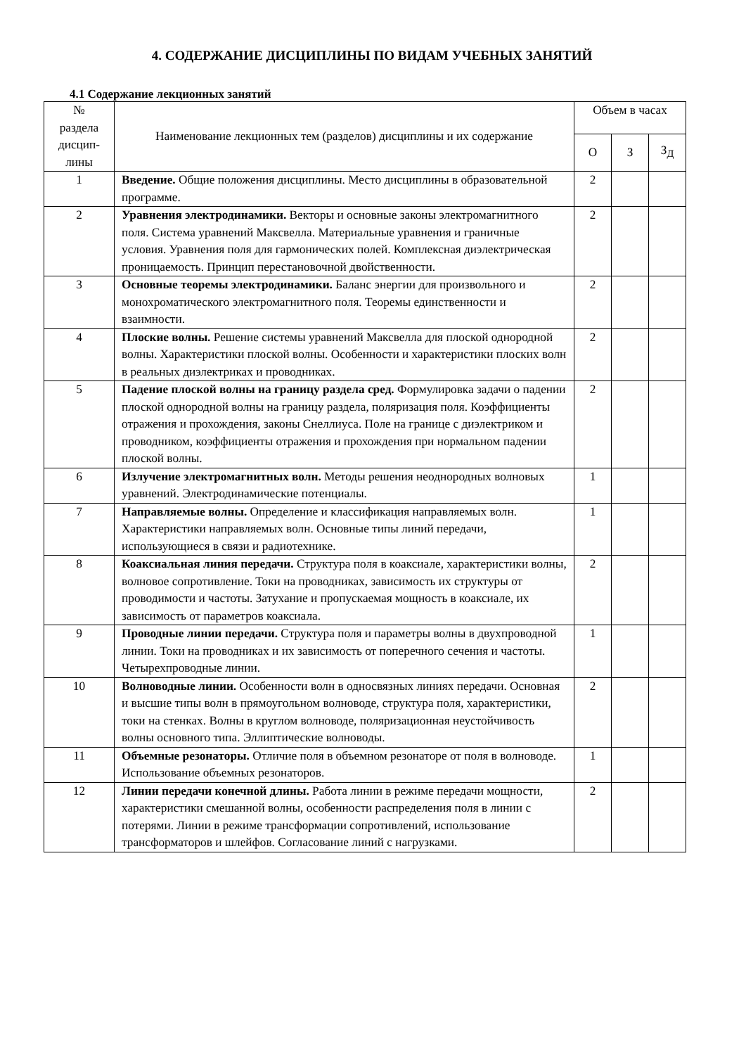4. СОДЕРЖАНИЕ ДИСЦИПЛИНЫ ПО ВИДАМ УЧЕБНЫХ ЗАНЯТИЙ
4.1 Содержание лекционных занятий
| № раздела дисцип- лины | Наименование лекционных тем (разделов) дисциплины и их содержание | Объем в часах | | |
| --- | --- | --- | --- | --- |
| | | О | З | З<sub>Д</sub> |
| 1 | Введение. Общие положения дисциплины. Место дисциплины в образовательной программе. | 2 | | |
| 2 | Уравнения электродинамики. Векторы и основные законы электромагнитного поля. Система уравнений Максвелла. Материальные уравнения и граничные условия. Уравнения поля для гармонических полей. Комплексная диэлектрическая проницаемость. Принцип перестановочной двойственности. | 2 | | |
| 3 | Основные теоремы электродинамики. Баланс энергии для произвольного и монохроматического электромагнитного поля. Теоремы единственности и взаимности. | 2 | | |
| 4 | Плоские волны. Решение системы уравнений Максвелла для плоской однородной волны. Характеристики плоской волны. Особенности и характеристики плоских волн в реальных диэлектриках и проводниках. | 2 | | |
| 5 | Падение плоской волны на границу раздела сред. Формулировка задачи о падении плоской однородной волны на границу раздела, поляризация поля. Коэффициенты отражения и прохождения, законы Снеллиуса. Поле на границе с диэлектриком и проводником, коэффициенты отражения и прохождения при нормальном падении плоской волны. | 2 | | |
| 6 | Излучение электромагнитных волн. Методы решения неоднородных волновых уравнений. Электродинамические потенциалы. | 1 | | |
| 7 | Направляемые волны. Определение и классификация направляемых волн. Характеристики направляемых волн. Основные типы линий передачи, использующиеся в связи и радиотехнике. | 1 | | |
| 8 | Коаксиальная линия передачи. Структура поля в коаксиале, характеристики волны, волновое сопротивление. Токи на проводниках, зависимость их структуры от проводимости и частоты. Затухание и пропускаемая мощность в коаксиале, их зависимость от параметров коаксиала. | 2 | | |
| 9 | Проводные линии передачи. Структура поля и параметры волны в двухпроводной линии. Токи на проводниках и их зависимость от поперечного сечения и частоты. Четырехпроводные линии. | 1 | | |
| 10 | Волноводные линии. Особенности волн в односвязных линиях передачи. Основная и высшие типы волн в прямоугольном волноводе, структура поля, характеристики, токи на стенках. Волны в круглом волноводе, поляризационная неустойчивость волны основного типа. Эллиптические волноводы. | 2 | | |
| 11 | Объемные резонаторы. Отличие поля в объемном резонаторе от поля в волноводе. Использование объемных резонаторов. | 1 | | |
| 12 | Линии передачи конечной длины. Работа линии в режиме передачи мощности, характеристики смешанной волны, особенности распределения поля в линии с потерями. Линии в режиме трансформации сопротивлений, использование трансформаторов и шлейфов. Согласование линий с нагрузками. | 2 | | |